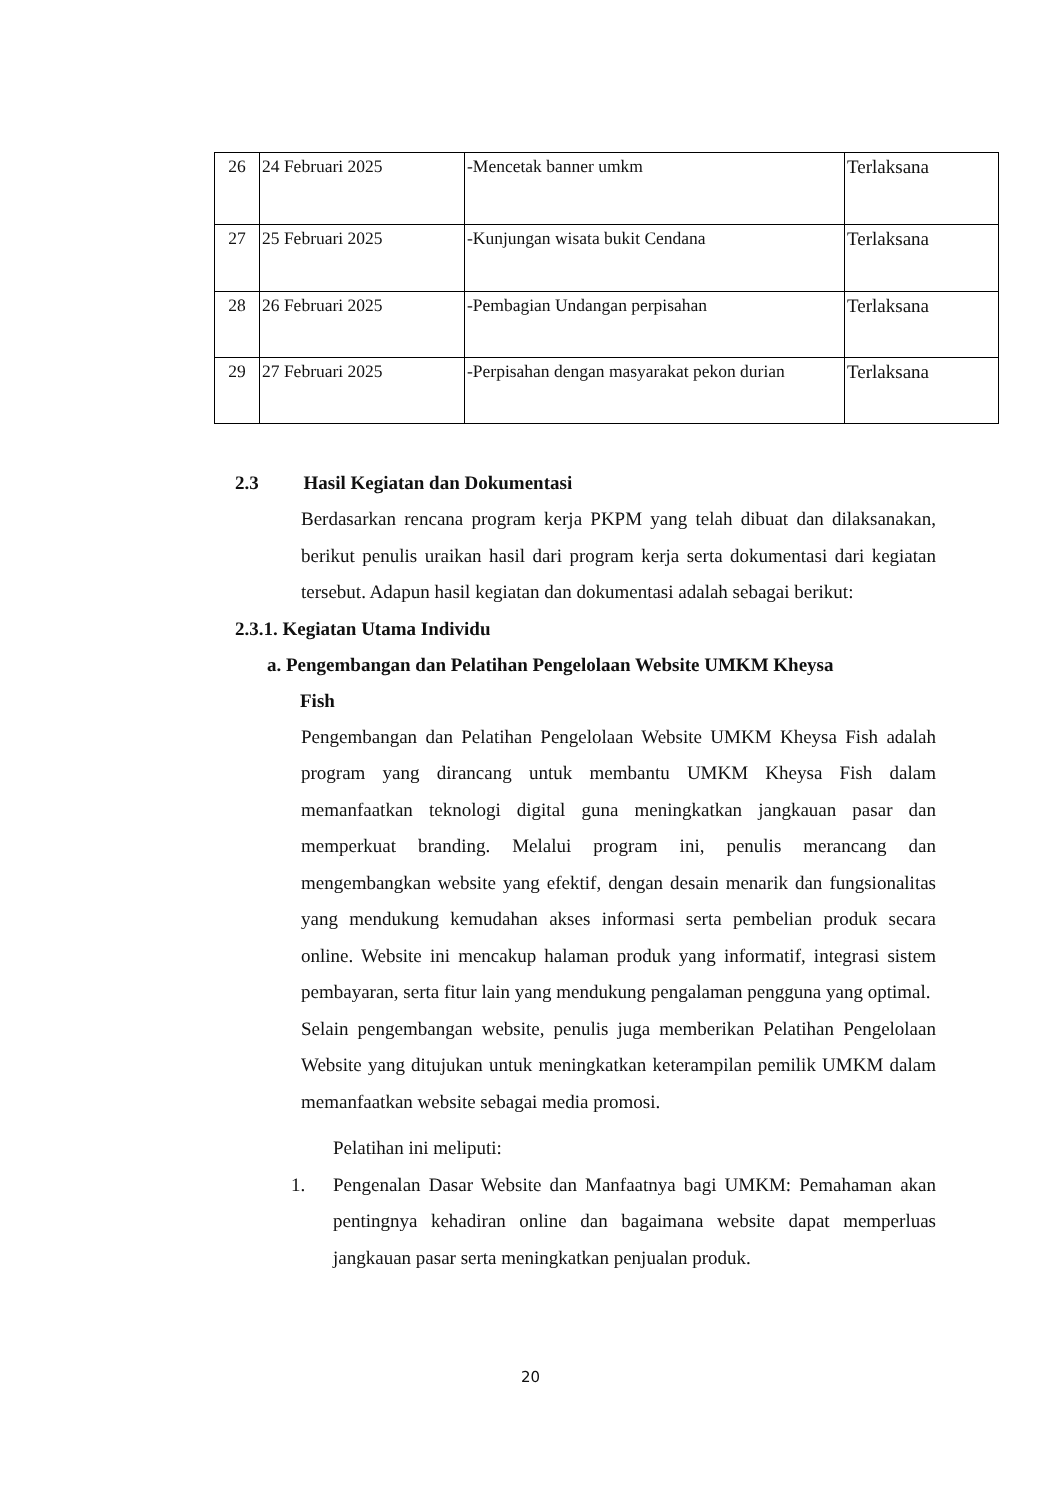| 26 | 24 Februari 2025 | -Mencetak banner umkm | Terlaksana |
| 27 | 25 Februari 2025 | -Kunjungan wisata bukit Cendana | Terlaksana |
| 28 | 26 Februari 2025 | -Pembagian Undangan perpisahan | Terlaksana |
| 29 | 27 Februari 2025 | -Perpisahan dengan masyarakat pekon durian | Terlaksana |
2.3 Hasil Kegiatan dan Dokumentasi
Berdasarkan rencana program kerja PKPM yang telah dibuat dan dilaksanakan, berikut penulis uraikan hasil dari program kerja serta dokumentasi dari kegiatan tersebut. Adapun hasil kegiatan dan dokumentasi adalah sebagai berikut:
2.3.1. Kegiatan Utama Individu
a. Pengembangan dan Pelatihan Pengelolaan Website UMKM Kheysa
Fish
Pengembangan dan Pelatihan Pengelolaan Website UMKM Kheysa Fish adalah program yang dirancang untuk membantu UMKM Kheysa Fish dalam memanfaatkan teknologi digital guna meningkatkan jangkauan pasar dan memperkuat branding. Melalui program ini, penulis merancang dan mengembangkan website yang efektif, dengan desain menarik dan fungsionalitas yang mendukung kemudahan akses informasi serta pembelian produk secara online. Website ini mencakup halaman produk yang informatif, integrasi sistem pembayaran, serta fitur lain yang mendukung pengalaman pengguna yang optimal.
Selain pengembangan website, penulis juga memberikan Pelatihan Pengelolaan Website yang ditujukan untuk meningkatkan keterampilan pemilik UMKM dalam memanfaatkan website sebagai media promosi.
Pelatihan ini meliputi:
1. Pengenalan Dasar Website dan Manfaatnya bagi UMKM: Pemahaman akan pentingnya kehadiran online dan bagaimana website dapat memperluas jangkauan pasar serta meningkatkan penjualan produk.
20